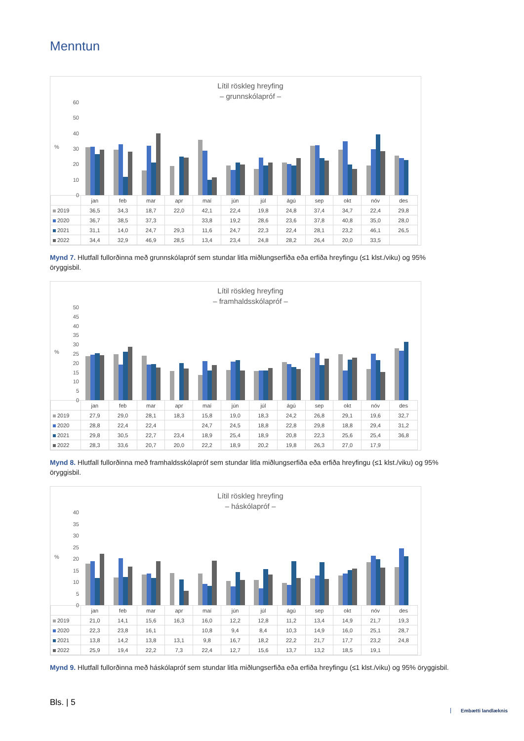Menntun
Lítil röskleg hreyfing
– grunnskólapróf –
60
50
40
30
20
10
0%
| | jan | feb | mar | apr | maí | jún | júl | ágú | sep | okt | nóv | des |
| --- | --- | --- | --- | --- | --- | --- | --- | --- | --- | --- | --- | --- |
| 2019 | 36,5 | 34,3 | 18,7 | 22,0 | 42,1 | 22,4 | 19,8 | 24,8 | 37,4 | 34,7 | 22,4 | 29,8 |
| 2020 | 36,7 | 38,5 | 37,3 | | 33,8 | 19,2 | 28,6 | 23,6 | 37,8 | 40,8 | 35,0 | 28,0 |
| 2021 | 31,1 | 14,0 | 24,7 | 29,3 | 11,6 | 24,7 | 22,3 | 22,4 | 28,1 | 23,2 | 46,1 | 26,5 |
| 2022 | 34,4 | 32,9 | 46,9 | 28,5 | 13,4 | 23,4 | 24,8 | 28,2 | 26,4 | 20,0 | 33,5 | |
Mynd 7. Hlutfall fullorðinna með grunnskólapróf sem stundar litla miðlungserfiða eða erfiða hreyfingu (≤1 klst./viku) og 95% öryggisbil.
Lítil röskleg hreyfing
– framhaldsskólapróf –
50
45
40
35
30
25
20
15
10
5
0%
| | jan | feb | mar | apr | maí | jún | júl | ágú | sep | okt | nóv | des |
| --- | --- | --- | --- | --- | --- | --- | --- | --- | --- | --- | --- | --- |
| 2019 | 27,9 | 29,0 | 28,1 | 18,3 | 15,8 | 19,0 | 18,3 | 24,2 | 26,8 | 29,1 | 19,6 | 32,7 |
| 2020 | 28,8 | 22,4 | 22,4 | | 24,7 | 24,5 | 18,8 | 22,8 | 29,8 | 18,8 | 29,4 | 31,2 |
| 2021 | 29,8 | 30,5 | 22,7 | 23,4 | 18,9 | 25,4 | 18,9 | 20,8 | 22,3 | 25,6 | 25,4 | 36,8 |
| 2022 | 28,3 | 33,6 | 20,7 | 20,0 | 22,2 | 18,9 | 20,2 | 19,8 | 26,3 | 27,0 | 17,9 | |
Mynd 8. Hlutfall fullorðinna með framhaldsskólapróf sem stundar litla miðlungserfiða eða erfiða hreyfingu (≤1 klst./viku) og 95% öryggisbil.
Lítil röskleg hreyfing
– háskólapróf –
40
35
30
25
20
15
10
5
0%
| | jan | feb | mar | apr | maí | jún | júl | ágú | sep | okt | nóv | des |
| --- | --- | --- | --- | --- | --- | --- | --- | --- | --- | --- | --- | --- |
| 2019 | 21,0 | 14,1 | 15,6 | 16,3 | 16,0 | 12,2 | 12,8 | 11,2 | 13,4 | 14,9 | 21,7 | 19,3 |
| 2020 | 22,3 | 23,8 | 16,1 | | 10,8 | 9,4 | 8,4 | 10,3 | 14,9 | 16,0 | 25,1 | 28,7 |
| 2021 | 13,8 | 14,2 | 13,8 | 13,1 | 9,8 | 16,7 | 18,2 | 22,2 | 21,7 | 17,7 | 23,2 | 24,8 |
| 2022 | 25,9 | 19,4 | 22,2 | 7,3 | 22,4 | 12,7 | 15,6 | 13,7 | 13,2 | 18,5 | 19,1 | |
Mynd 9. Hlutfall fullorðinna með háskólapróf sem stundar litla miðlungserfiða eða erfiða hreyfingu (≤1 klst./viku) og 95% öryggisbil.
Bls. | 5
Embætti landlæknis